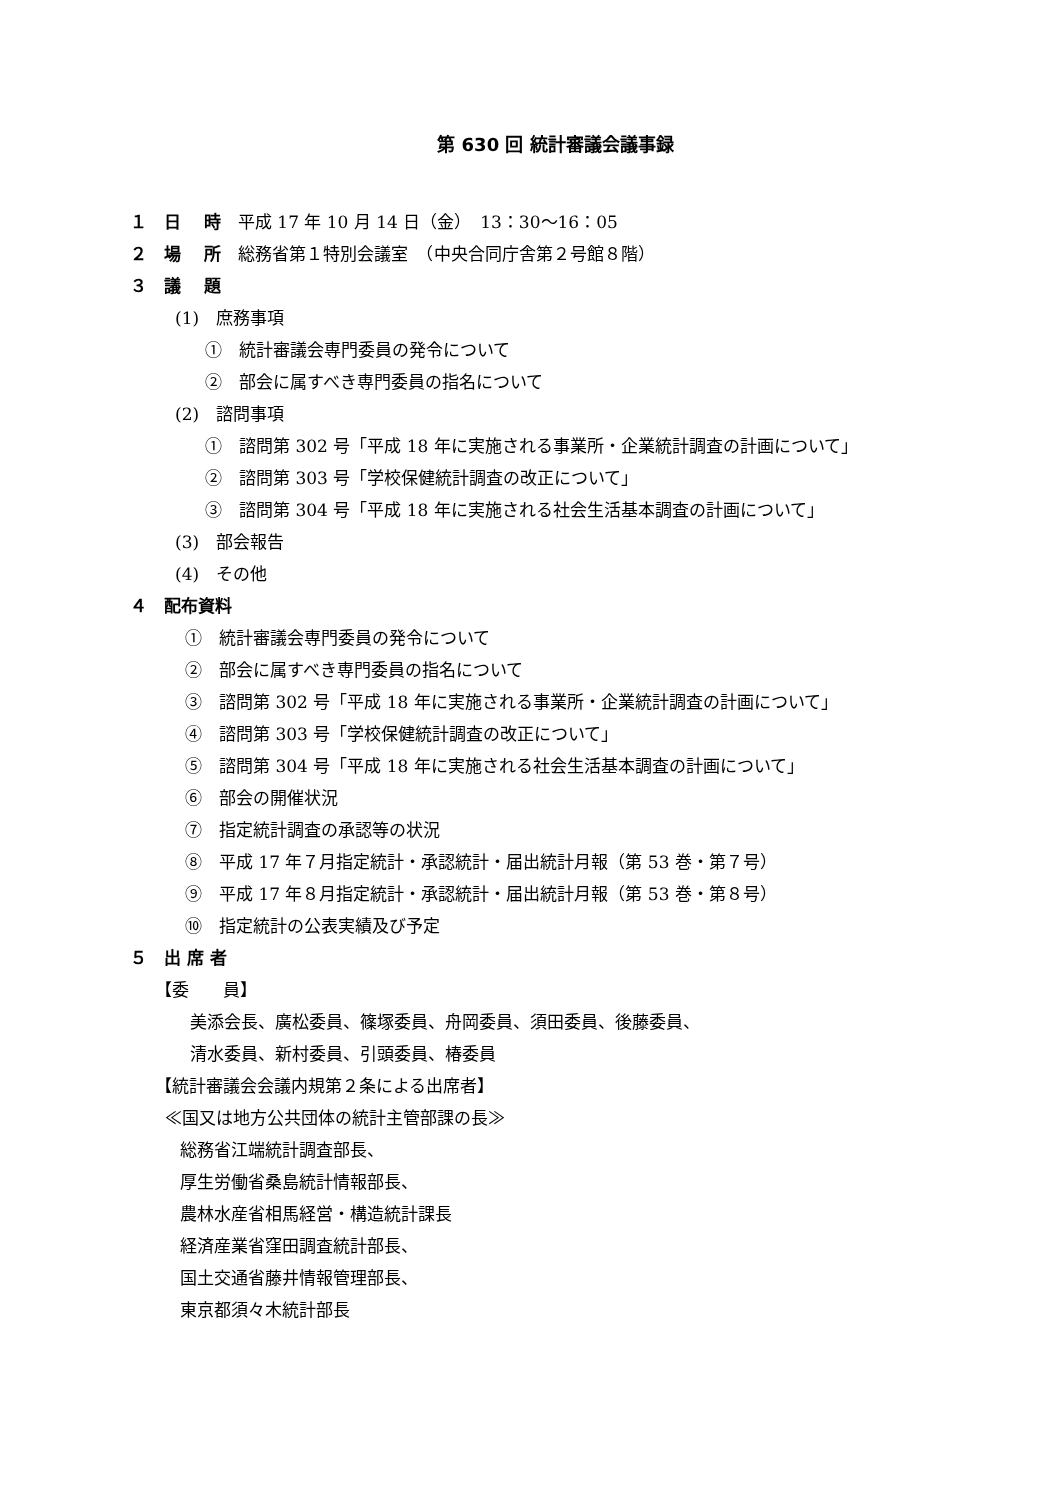第 630 回 統計審議会議事録
１　日　 時　平成 17 年 10 月 14 日（金）　13：30〜16：05
２　場　 所　総務省第１特別会議室　（中央合同庁舎第２号館８階）
３　議　 題
(1)　庶務事項
①　統計審議会専門委員の発令について
②　部会に属すべき専門委員の指名について
(2)　諮問事項
①　諮問第 302 号「平成 18 年に実施される事業所・企業統計調査の計画について」
②　諮問第 303 号「学校保健統計調査の改正について」
③　諮問第 304 号「平成 18 年に実施される社会生活基本調査の計画について」
(3)　部会報告
(4)　その他
４　配布資料
①　統計審議会専門委員の発令について
②　部会に属すべき専門委員の指名について
③　諮問第 302 号「平成 18 年に実施される事業所・企業統計調査の計画について」
④　諮問第 303 号「学校保健統計調査の改正について」
⑤　諮問第 304 号「平成 18 年に実施される社会生活基本調査の計画について」
⑥　部会の開催状況
⑦　指定統計調査の承認等の状況
⑧　平成 17 年７月指定統計・承認統計・届出統計月報（第 53 巻・第７号）
⑨　平成 17 年８月指定統計・承認統計・届出統計月報（第 53 巻・第８号）
⑩　指定統計の公表実績及び予定
５　出 席 者
【委　　員】
美添会長、廣松委員、篠塚委員、舟岡委員、須田委員、後藤委員、
清水委員、新村委員、引頭委員、椿委員
【統計審議会会議内規第２条による出席者】
≪国又は地方公共団体の統計主管部課の長≫
総務省江端統計調査部長、
厚生労働省桑島統計情報部長、
農林水産省相馬経営・構造統計課長
経済産業省窪田調査統計部長、
国土交通省藤井情報管理部長、
東京都須々木統計部長